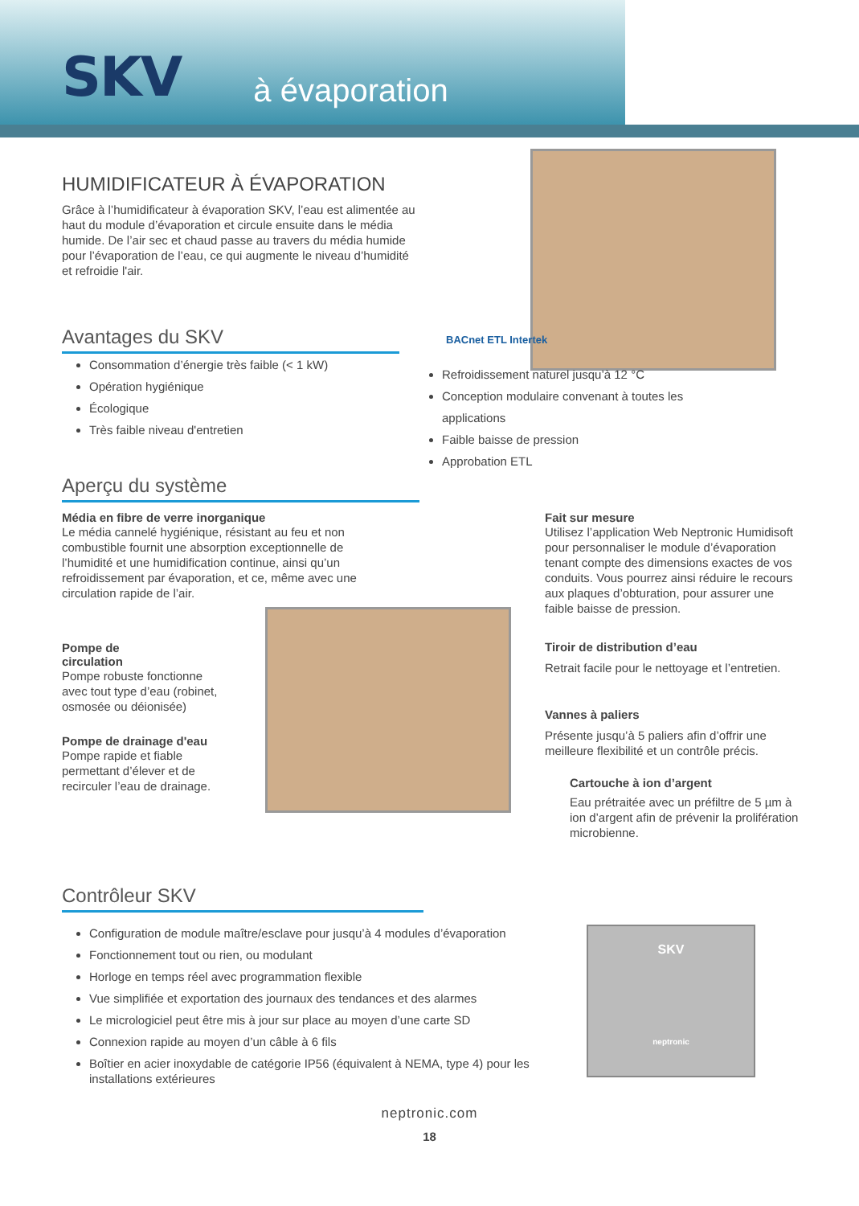SKV à évaporation
HUMIDIFICATEUR À ÉVAPORATION
Grâce à l’humidificateur à évaporation SKV, l’eau est alimentée au haut du module d’évaporation et circule ensuite dans le média humide. De l’air sec et chaud passe au travers du média humide pour l’évaporation de l’eau, ce qui augmente le niveau d’humidité et refroidie l'air.
BACnet ETL Intertek
Avantages du SKV
Consommation d’énergie très faible (< 1 kW)
Opération hygiénique
Écologique
Très faible niveau d'entretien
Refroidissement naturel jusqu’à 12 °C
Conception modulaire convenant à toutes les applications
Faible baisse de pression
Approbation ETL
Aperçu du système
Média en fibre de verre inorganique
Le média cannelé hygiénique, résistant au feu et non combustible fournit une absorption exceptionnelle de l’humidité et une humidification continue, ainsi qu’un refroidissement par évaporation, et ce, même avec une circulation rapide de l’air.
Pompe de circulation
Pompe robuste fonctionne avec tout type d’eau (robinet, osmosée ou déionisée)
Pompe de drainage d'eau
Pompe rapide et fiable permettant d’élever et de recirculer l’eau de drainage.
Fait sur mesure
Utilisez l’application Web Neptronic Humidisoft pour personnaliser le module d’évaporation tenant compte des dimensions exactes de vos conduits. Vous pourrez ainsi réduire le recours aux plaques d’obturation, pour assurer une faible baisse de pression.
Tiroir de distribution d’eau
Retrait facile pour le nettoyage et l’entretien.
Vannes à paliers
Présente jusqu’à 5 paliers afin d’offrir une meilleure flexibilité et un contrôle précis.
Cartouche à ion d’argent
Eau prétraitée avec un préfiltre de 5 µm à ion d’argent afin de prévenir la prolifération microbienne.
Contrôleur SKV
Configuration de module maître/esclave pour jusqu’à 4 modules d’évaporation
Fonctionnement tout ou rien, ou modulant
Horloge en temps réel avec programmation flexible
Vue simplifiée et exportation des journaux des tendances et des alarmes
Le micrologiciel peut être mis à jour sur place au moyen d’une carte SD
Connexion rapide au moyen d’un câble à 6 fils
Boîtier en acier inoxydable de catégorie IP56 (équivalent à NEMA, type 4) pour les installations extérieures
SKV
neptronic
neptronic.com
18